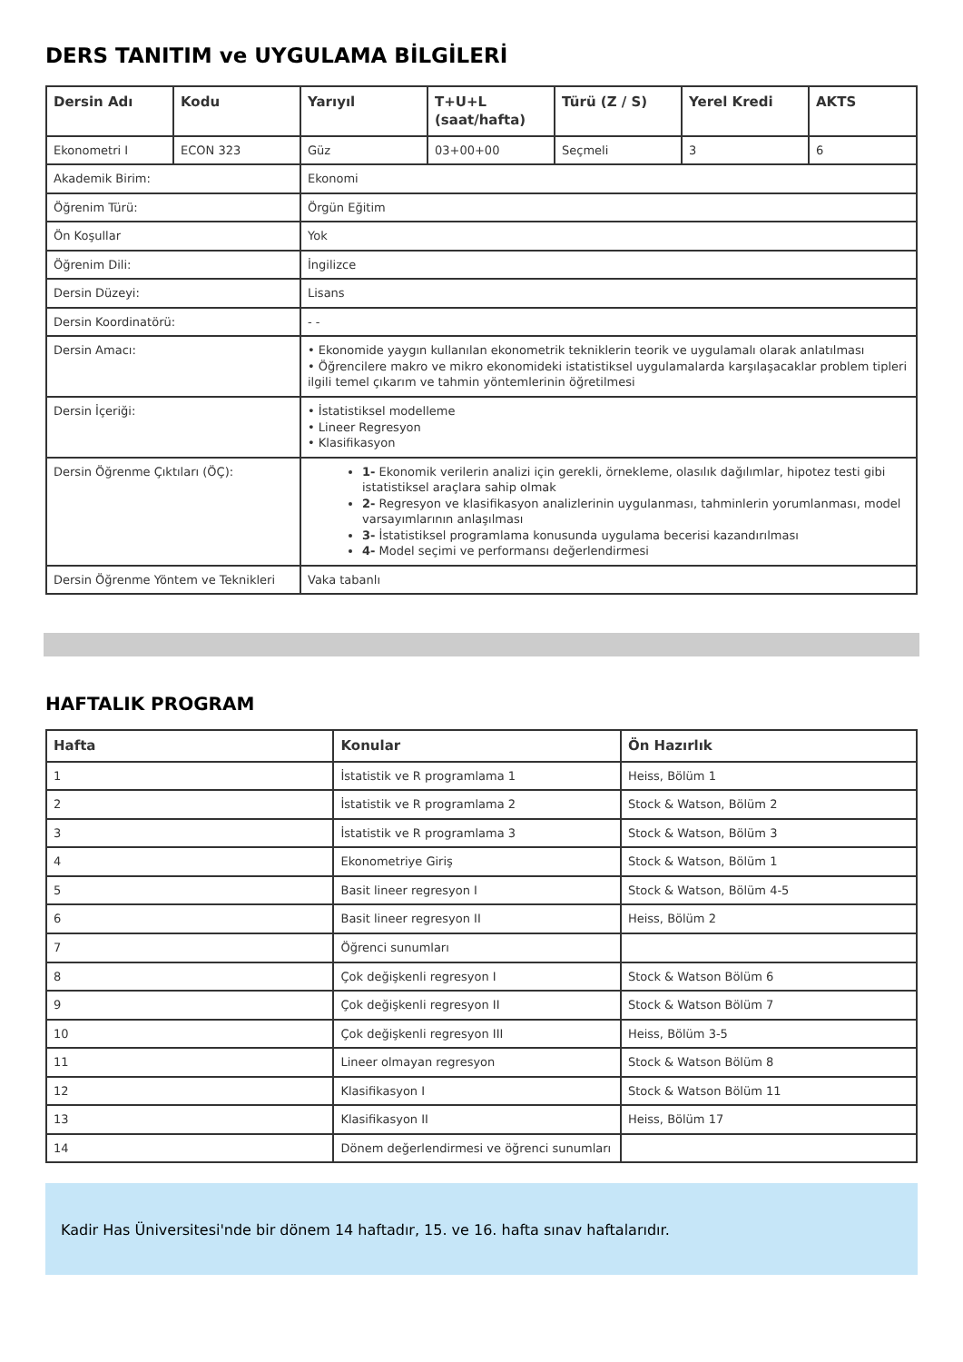DERS TANITIM ve UYGULAMA BİLGİLERİ
| Dersin Adı | Kodu | Yarıyıl | T+U+L (saat/hafta) | Türü (Z / S) | Yerel Kredi | AKTS |
| --- | --- | --- | --- | --- | --- | --- |
| Ekonometri I | ECON 323 | Güz | 03+00+00 | Seçmeli | 3 | 6 |
| Akademik Birim: | | Ekonomi | | | | |
| Öğrenim Türü: | | Örgün Eğitim | | | | |
| Ön Koşullar | | Yok | | | | |
| Öğrenim Dili: | | İngilizce | | | | |
| Dersin Düzeyi: | | Lisans | | | | |
| Dersin Koordinatörü: | | - - | | | | |
| Dersin Amacı: | | • Ekonomide yaygın kullanılan ekonometrik tekniklerin teorik ve uygulamalı olarak anlatılması • Öğrencilere makro ve mikro ekonomideki istatistiksel uygulamalarda karşılaşacaklar problem tipleri ilgili temel çıkarım ve tahmin yöntemlerinin öğretilmesi | | | | |
| Dersin İçeriği: | | • İstatistiksel modelleme • Lineer Regresyon • Klasifikasyon | | | | |
| Dersin Öğrenme Çıktıları (ÖÇ): | | 1- Ekonomik verilerin analizi için gerekli, örnekleme, olasılık dağılımlar, hipotez testi gibi istatistiksel araçlara sahip olmak 2- Regresyon ve klasifikasyon analizlerinin uygulanması, tahminlerin yorumlanması, model varsayımlarının anlaşılması 3- İstatistiksel programlama konusunda uygulama becerisi kazandırılması 4- Model seçimi ve performansı değerlendirmesi | | | | |
| Dersin Öğrenme Yöntem ve Teknikleri | | Vaka tabanlı | | | | |
HAFTALIK PROGRAM
| Hafta | Konular | Ön Hazırlık |
| --- | --- | --- |
| 1 | İstatistik ve R programlama 1 | Heiss, Bölüm 1 |
| 2 | İstatistik ve R programlama 2 | Stock & Watson, Bölüm 2 |
| 3 | İstatistik ve R programlama 3 | Stock & Watson, Bölüm 3 |
| 4 | Ekonometriye Giriş | Stock & Watson, Bölüm 1 |
| 5 | Basit lineer regresyon I | Stock & Watson, Bölüm 4-5 |
| 6 | Basit lineer regresyon II | Heiss, Bölüm 2 |
| 7 | Öğrenci sunumları | |
| 8 | Çok değişkenli regresyon I | Stock & Watson Bölüm 6 |
| 9 | Çok değişkenli regresyon II | Stock & Watson Bölüm 7 |
| 10 | Çok değişkenli regresyon III | Heiss, Bölüm 3-5 |
| 11 | Lineer olmayan regresyon | Stock & Watson Bölüm 8 |
| 12 | Klasifikasyon I | Stock & Watson Bölüm 11 |
| 13 | Klasifikasyon II | Heiss, Bölüm 17 |
| 14 | Dönem değerlendirmesi ve öğrenci sunumları | |
Kadir Has Üniversitesi'nde bir dönem 14 haftadır, 15. ve 16. hafta sınav haftalarıdır.